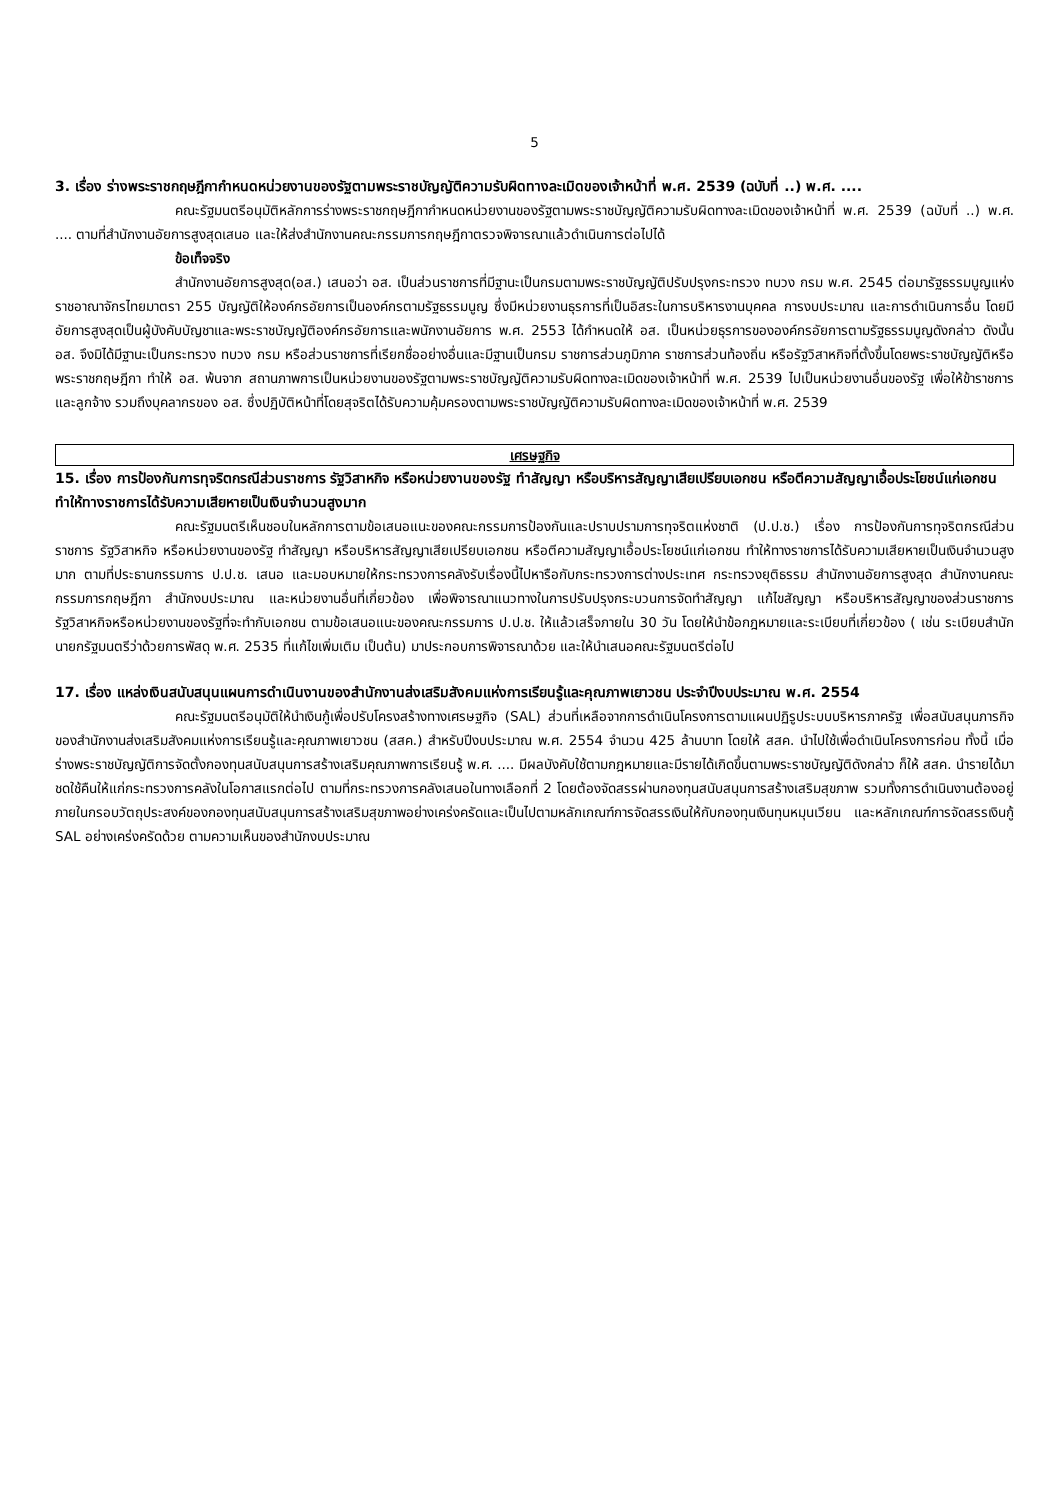5
3. เรื่อง ร่างพระราชกฤษฎีกากำหนดหน่วยงานของรัฐตามพระราชบัญญัติความรับผิดทางละเมิดของเจ้าหน้าที่ พ.ศ. 2539 (ฉบับที่ ..) พ.ศ. ....
คณะรัฐมนตรีอนุมัติหลักการร่างพระราชกฤษฎีกากำหนดหน่วยงานของรัฐตามพระราชบัญญัติความรับผิดทางละเมิดของเจ้าหน้าที่ พ.ศ. 2539 (ฉบับที่ ..) พ.ศ. .... ตามที่สำนักงานอัยการสูงสุดเสนอ และให้ส่งสำนักงานคณะกรรมการกฤษฎีกาตรวจพิจารณาแล้วดำเนินการต่อไปได้
ข้อเท็จจริง
สำนักงานอัยการสูงสุด(อส.) เสนอว่า อส. เป็นส่วนราชการที่มีฐานะเป็นกรมตามพระราชบัญญัติปรับปรุงกระทรวง ทบวง กรม พ.ศ. 2545 ต่อมารัฐธรรมนูญแห่งราชอาณาจักรไทยมาตรา 255 บัญญัติให้องค์กรอัยการเป็นองค์กรตามรัฐธรรมนูญ ซึ่งมีหน่วยงานธุรการที่เป็นอิสระในการบริหารงานบุคคล การงบประมาณ และการดำเนินการอื่น โดยมีอัยการสูงสุดเป็นผู้บังคับบัญชาและพระราชบัญญัติองค์กรอัยการและพนักงานอัยการ พ.ศ. 2553 ได้กำหนดให้ อส. เป็นหน่วยธุรการขององค์กรอัยการตามรัฐธรรมนูญดังกล่าว ดังนั้น อส. จึงมิได้มีฐานะเป็นกระทรวง ทบวง กรม หรือส่วนราชการที่เรียกชื่ออย่างอื่นและมีฐานเป็นกรม ราชการส่วนภูมิภาค ราชการส่วนท้องถิ่น หรือรัฐวิสาหกิจที่ตั้งขึ้นโดยพระราชบัญญัติหรือพระราชกฤษฎีกา ทำให้ อส. พ้นจาก สถานภาพการเป็นหน่วยงานของรัฐตามพระราชบัญญัติความรับผิดทางละเมิดของเจ้าหน้าที่ พ.ศ. 2539 ไปเป็นหน่วยงานอื่นของรัฐ เพื่อให้ข้าราชการและลูกจ้าง รวมถึงบุคลากรของ อส. ซึ่งปฏิบัติหน้าที่โดยสุจริตได้รับความคุ้มครองตามพระราชบัญญัติความรับผิดทางละเมิดของเจ้าหน้าที่ พ.ศ. 2539
เศรษฐกิจ
15. เรื่อง การป้องกันการทุจริตกรณีส่วนราชการ รัฐวิสาหกิจ หรือหน่วยงานของรัฐ ทำสัญญา หรือบริหารสัญญาเสียเปรียบเอกชน หรือตีความสัญญาเอื้อประโยชน์แก่เอกชน ทำให้ทางราชการได้รับความเสียหายเป็นเงินจำนวนสูงมาก
คณะรัฐมนตรีเห็นชอบในหลักการตามข้อเสนอแนะของคณะกรรมการป้องกันและปราบปรามการทุจริตแห่งชาติ (ป.ป.ช.) เรื่อง การป้องกันการทุจริตกรณีส่วนราชการ รัฐวิสาหกิจ หรือหน่วยงานของรัฐ ทำสัญญา หรือบริหารสัญญาเสียเปรียบเอกชน หรือตีความสัญญาเอื้อประโยชน์แก่เอกชน ทำให้ทางราชการได้รับความเสียหายเป็นเงินจำนวนสูงมาก ตามที่ประธานกรรมการ ป.ป.ช. เสนอ และมอบหมายให้กระทรวงการคลังรับเรื่องนี้ไปหารือกับกระทรวงการต่างประเทศ กระทรวงยุติธรรม สำนักงานอัยการสูงสุด สำนักงานคณะกรรมการกฤษฎีกา สำนักงบประมาณ และหน่วยงานอื่นที่เกี่ยวข้อง เพื่อพิจารณาแนวทางในการปรับปรุงกระบวนการจัดทำสัญญา แก้ไขสัญญา หรือบริหารสัญญาของส่วนราชการ รัฐวิสาหกิจหรือหน่วยงานของรัฐที่จะทำกับเอกชน ตามข้อเสนอแนะของคณะกรรมการ ป.ป.ช. ให้แล้วเสร็จภายใน 30 วัน โดยให้นำข้อกฎหมายและระเบียบที่เกี่ยวข้อง ( เช่น ระเบียบสำนักนายกรัฐมนตรีว่าด้วยการพัสดุ พ.ศ. 2535 ที่แก้ไขเพิ่มเติม เป็นต้น) มาประกอบการพิจารณาด้วย และให้นำเสนอคณะรัฐมนตรีต่อไป
17. เรื่อง แหล่งเงินสนับสนุนแผนการดำเนินงานของสำนักงานส่งเสริมสังคมแห่งการเรียนรู้และคุณภาพเยาวชน ประจำปีงบประมาณ พ.ศ. 2554
คณะรัฐมนตรีอนุมัติให้นำเงินกู้เพื่อปรับโครงสร้างทางเศรษฐกิจ (SAL) ส่วนที่เหลือจากการดำเนินโครงการตามแผนปฏิรูประบบบริหารภาครัฐ เพื่อสนับสนุนภารกิจของสำนักงานส่งเสริมสังคมแห่งการเรียนรู้และคุณภาพเยาวชน (สสค.) สำหรับปีงบประมาณ พ.ศ. 2554 จำนวน 425 ล้านบาท โดยให้ สสค. นำไปใช้เพื่อดำเนินโครงการก่อน ทั้งนี้ เมื่อร่างพระราชบัญญัติการจัดตั้งกองทุนสนับสนุนการสร้างเสริมคุณภาพการเรียนรู้ พ.ศ. .... มีผลบังคับใช้ตามกฎหมายและมีรายได้เกิดขึ้นตามพระราชบัญญัติดังกล่าว ก็ให้ สสค. นำรายได้มาชดใช้คืนให้แก่กระทรวงการคลังในโอกาสแรกต่อไป ตามที่กระทรวงการคลังเสนอในทางเลือกที่ 2 โดยต้องจัดสรรผ่านกองทุนสนับสนุนการสร้างเสริมสุขภาพ รวมทั้งการดำเนินงานต้องอยู่ภายในกรอบวัตถุประสงค์ของกองทุนสนับสนุนการสร้างเสริมสุขภาพอย่างเคร่งครัดและเป็นไปตามหลักเกณฑ์การจัดสรรเงินให้กับกองทุนเงินทุนหมุนเวียน และหลักเกณฑ์การจัดสรรเงินกู้ SAL อย่างเคร่งครัดด้วย ตามความเห็นของสำนักงบประมาณ